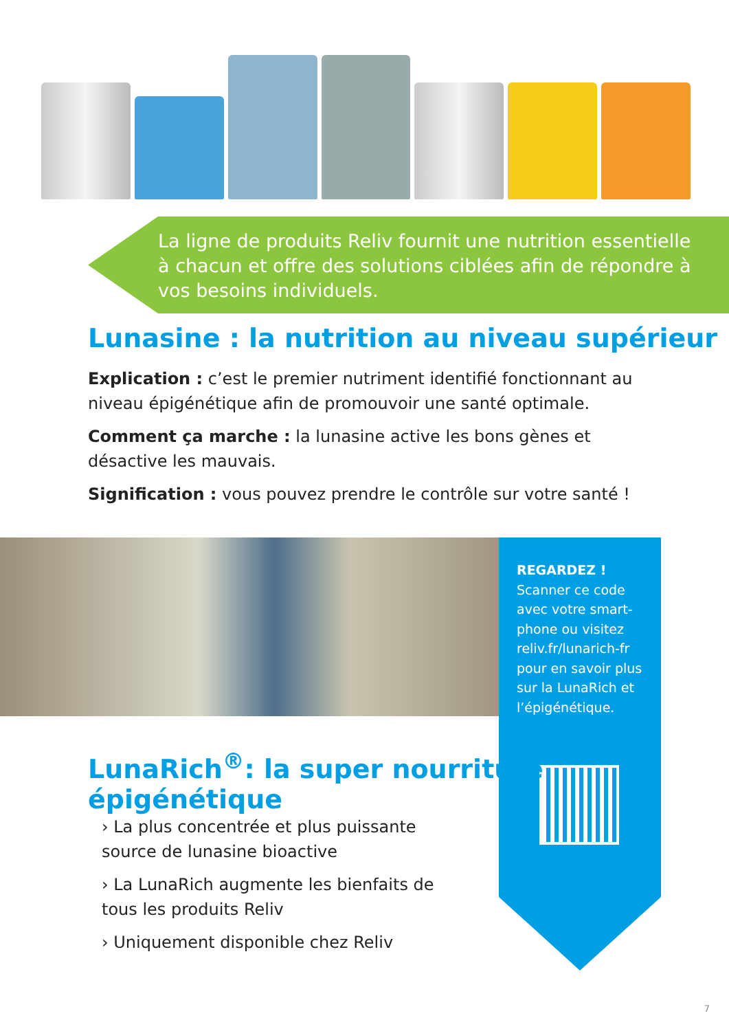La ligne de produits Reliv fournit une nutrition essentielle à chacun et offre des solutions ciblées afin de répondre à vos besoins individuels.
Lunasine : la nutrition au niveau supérieur
Explication : c’est le premier nutriment identifié fonctionnant au niveau épigénétique afin de promouvoir une santé optimale.
Comment ça marche : la lunasine active les bons gènes et désactive les mauvais.
Signification : vous pouvez prendre le contrôle sur votre santé !
REGARDEZ !
Scanner ce code avec votre smart-phone ou visitez reliv.fr/lunarich-fr pour en savoir plus sur la LunaRich et l’épigénétique.
LunaRich<sup>®</sup>: la super nourriture épigénétique
› La plus concentrée et plus puissante source de lunasine bioactive
› La LunaRich augmente les bienfaits de tous les produits Reliv
› Uniquement disponible chez Reliv
7